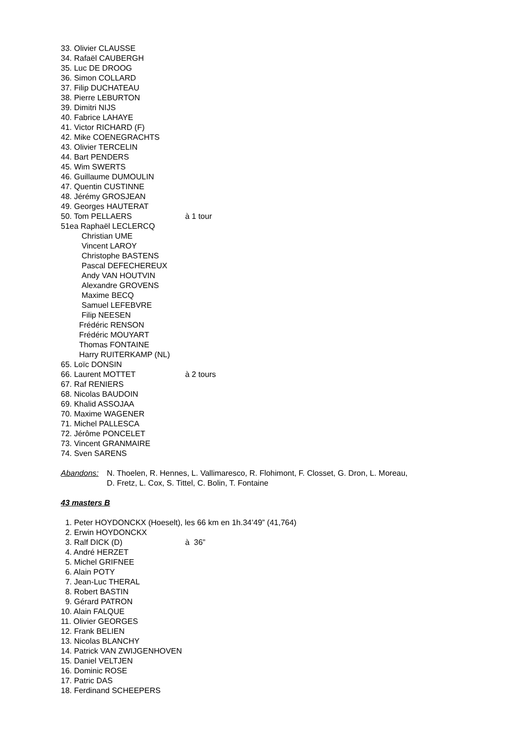33. Olivier CLAUSSE
34. Rafaël CAUBERGH
35. Luc DE DROOG
36. Simon COLLARD
37. Filip DUCHATEAU
38. Pierre LEBURTON
39. Dimitri NIJS
40. Fabrice LAHAYE
41. Victor RICHARD (F)
42. Mike COENEGRACHTS
43. Olivier TERCELIN
44. Bart PENDERS
45. Wim SWERTS
46. Guillaume DUMOULIN
47. Quentin CUSTINNE
48. Jérémy GROSJEAN
49. Georges HAUTERAT
50. Tom PELLAERS à 1 tour
51ea Raphaël LECLERCQ
Christian UME
Vincent LAROY
Christophe BASTENS
Pascal DEFECHEREUX
Andy VAN HOUTVIN
Alexandre GROVENS
Maxime BECQ
Samuel LEFEBVRE
Filip NEESEN
Frédéric RENSON
Frédéric MOUYART
Thomas FONTAINE
Harry RUITERKAMP (NL)
65. Loïc DONSIN
66. Laurent MOTTET à 2 tours
67. Raf RENIERS
68. Nicolas BAUDOIN
69. Khalid ASSOJAA
70. Maxime WAGENER
71. Michel PALLESCA
72. Jérôme PONCELET
73. Vincent GRANMAIRE
74. Sven SARENS
Abandons: N. Thoelen, R. Hennes, L. Vallimaresco, R. Flohimont, F. Closset, G. Dron, L. Moreau,
D. Fretz, L. Cox, S. Tittel, C. Bolin, T. Fontaine
43 masters B
1. Peter HOYDONCKX (Hoeselt), les 66 km en 1h.34’49” (41,764)
2. Erwin HOYDONCKX
3. Ralf DICK (D) à 36”
4. André HERZET
5. Michel GRIFNEE
6. Alain POTY
7. Jean-Luc THERAL
8. Robert BASTIN
9. Gérard PATRON
10. Alain FALQUE
11. Olivier GEORGES
12. Frank BELIEN
13. Nicolas BLANCHY
14. Patrick VAN ZWIJGENHOVEN
15. Daniel VELTJEN
16. Dominic ROSE
17. Patric DAS
18. Ferdinand SCHEEPERS